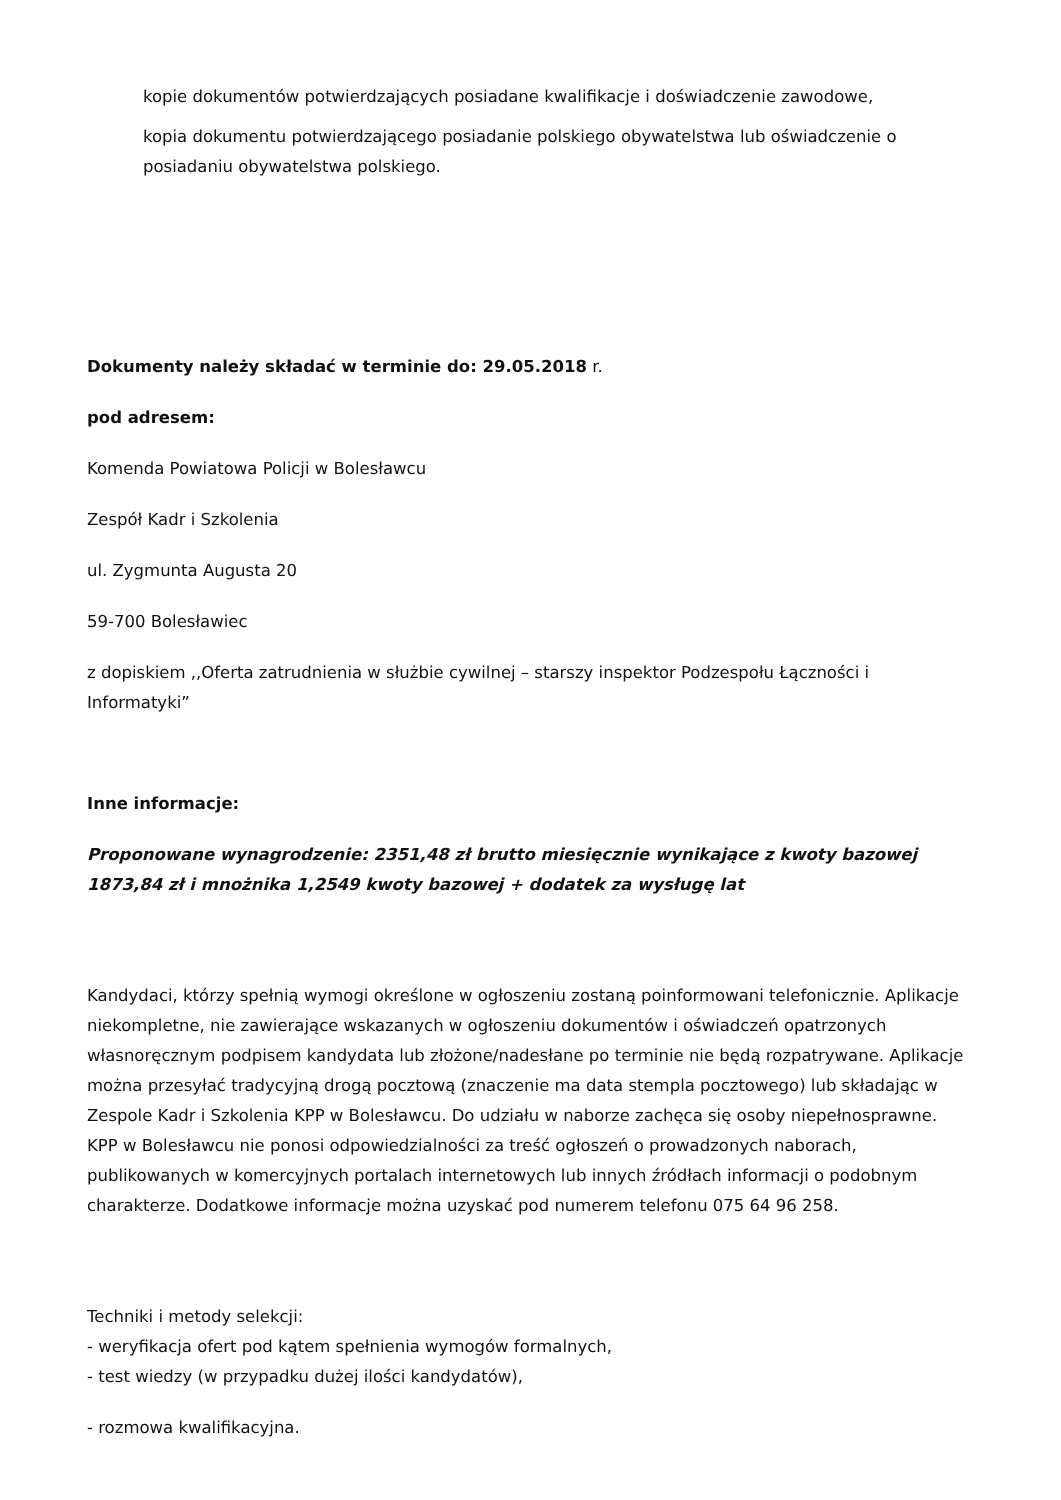kopie dokumentów potwierdzających posiadane kwalifikacje i doświadczenie zawodowe,
kopia dokumentu potwierdzającego posiadanie polskiego obywatelstwa lub oświadczenie o posiadaniu obywatelstwa polskiego.
Dokumenty należy składać w terminie do: 29.05.2018 r.
pod adresem:
Komenda Powiatowa Policji w Bolesławcu
Zespół Kadr i Szkolenia
ul. Zygmunta Augusta 20
59-700 Bolesławiec
z dopiskiem ,,Oferta zatrudnienia w służbie cywilnej – starszy inspektor Podzespołu Łączności i Informatyki”
Inne informacje:
Proponowane wynagrodzenie: 2351,48 zł brutto miesięcznie wynikające z kwoty bazowej 1873,84 zł i mnożnika 1,2549 kwoty bazowej + dodatek za wysługę lat
Kandydaci, którzy spełnią wymogi określone w ogłoszeniu zostaną poinformowani telefonicznie. Aplikacje niekompletne, nie zawierające wskazanych w ogłoszeniu dokumentów i oświadczeń opatrzonych własnoręcznym podpisem kandydata lub złożone/nadesłane po terminie nie będą rozpatrywane. Aplikacje można przesyłać tradycyjną drogą pocztową (znaczenie ma data stempla pocztowego) lub składając w Zespole Kadr i Szkolenia KPP w Bolesławcu. Do udziału w naborze zachęca się osoby niepełnosprawne. KPP w Bolesławcu nie ponosi odpowiedzialności za treść ogłoszeń o prowadzonych naborach, publikowanych w komercyjnych portalach internetowych lub innych źródłach informacji o podobnym charakterze. Dodatkowe informacje można uzyskać pod numerem telefonu 075 64 96 258.
Techniki i metody selekcji:
- weryfikacja ofert pod kątem spełnienia wymogów formalnych,
- test wiedzy (w przypadku dużej ilości kandydatów),
- rozmowa kwalifikacyjna.